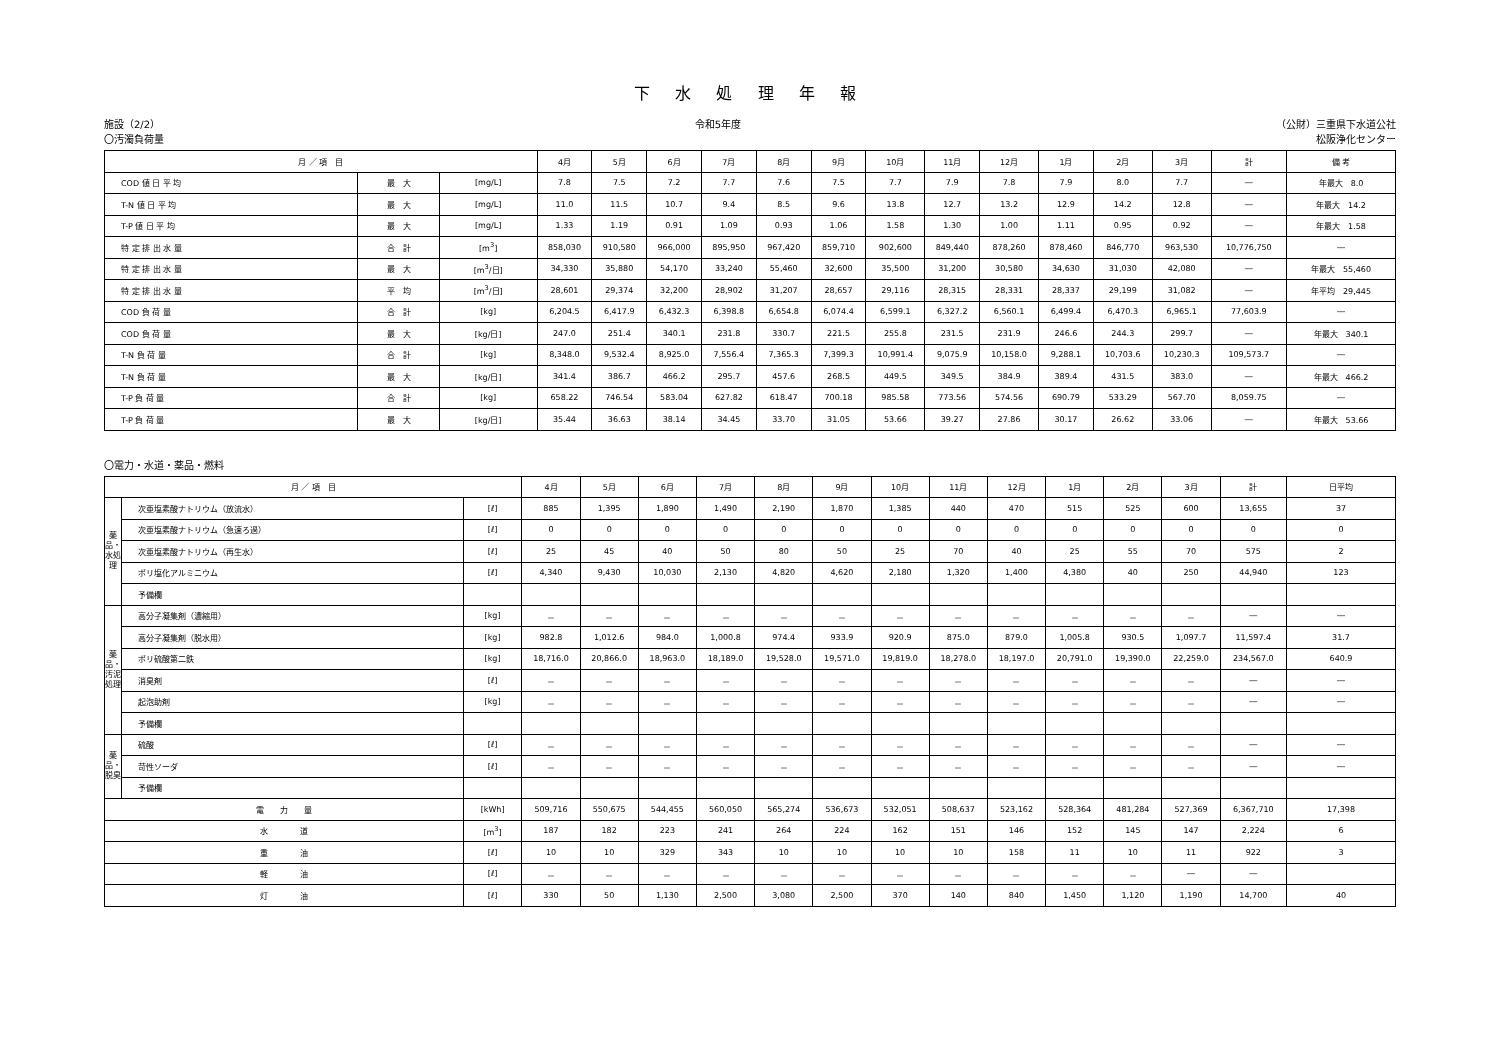下 水 処 理 年 報
施設（2/2） 令和5年度 （公財）三重県下水道公社
〇汚濁負荷量 松阪浄化センター
| 月 ／ 項 目 | | | 4月 | 5月 | 6月 | 7月 | 8月 | 9月 | 10月 | 11月 | 12月 | 1月 | 2月 | 3月 | 計 | 備 考 |
| --- | --- | --- | --- | --- | --- | --- | --- | --- | --- | --- | --- | --- | --- | --- | --- | --- |
| COD 値 日 平 均 | 最 大 | [mg/L] | 7.8 | 7.5 | 7.2 | 7.7 | 7.6 | 7.5 | 7.7 | 7.9 | 7.8 | 7.9 | 8.0 | 7.7 | ― | 年最大 8.0 |
| T-N 値 日 平 均 | 最 大 | [mg/L] | 11.0 | 11.5 | 10.7 | 9.4 | 8.5 | 9.6 | 13.8 | 12.7 | 13.2 | 12.9 | 14.2 | 12.8 | ― | 年最大 14.2 |
| T-P 値 日 平 均 | 最 大 | [mg/L] | 1.33 | 1.19 | 0.91 | 1.09 | 0.93 | 1.06 | 1.58 | 1.30 | 1.00 | 1.11 | 0.95 | 0.92 | ― | 年最大 1.58 |
| 特 定 排 出 水 量 | 合 計 | [m<sup>3</sup>] | 858,030 | 910,580 | 966,000 | 895,950 | 967,420 | 859,710 | 902,600 | 849,440 | 878,260 | 878,460 | 846,770 | 963,530 | 10,776,750 | ― |
| 特 定 排 出 水 量 | 最 大 | [m<sup>3</sup>/日] | 34,330 | 35,880 | 54,170 | 33,240 | 55,460 | 32,600 | 35,500 | 31,200 | 30,580 | 34,630 | 31,030 | 42,080 | ― | 年最大 55,460 |
| 特 定 排 出 水 量 | 平 均 | [m<sup>3</sup>/日] | 28,601 | 29,374 | 32,200 | 28,902 | 31,207 | 28,657 | 29,116 | 28,315 | 28,331 | 28,337 | 29,199 | 31,082 | ― | 年平均 29,445 |
| COD 負 荷 量 | 合 計 | [kg] | 6,204.5 | 6,417.9 | 6,432.3 | 6,398.8 | 6,654.8 | 6,074.4 | 6,599.1 | 6,327.2 | 6,560.1 | 6,499.4 | 6,470.3 | 6,965.1 | 77,603.9 | ― |
| COD 負 荷 量 | 最 大 | [kg/日] | 247.0 | 251.4 | 340.1 | 231.8 | 330.7 | 221.5 | 255.8 | 231.5 | 231.9 | 246.6 | 244.3 | 299.7 | ― | 年最大 340.1 |
| T-N 負 荷 量 | 合 計 | [kg] | 8,348.0 | 9,532.4 | 8,925.0 | 7,556.4 | 7,365.3 | 7,399.3 | 10,991.4 | 9,075.9 | 10,158.0 | 9,288.1 | 10,703.6 | 10,230.3 | 109,573.7 | ― |
| T-N 負 荷 量 | 最 大 | [kg/日] | 341.4 | 386.7 | 466.2 | 295.7 | 457.6 | 268.5 | 449.5 | 349.5 | 384.9 | 389.4 | 431.5 | 383.0 | ― | 年最大 466.2 |
| T-P 負 荷 量 | 合 計 | [kg] | 658.22 | 746.54 | 583.04 | 627.82 | 618.47 | 700.18 | 985.58 | 773.56 | 574.56 | 690.79 | 533.29 | 567.70 | 8,059.75 | ― |
| T-P 負 荷 量 | 最 大 | [kg/日] | 35.44 | 36.63 | 38.14 | 34.45 | 33.70 | 31.05 | 53.66 | 39.27 | 27.86 | 30.17 | 26.62 | 33.06 | ― | 年最大 53.66 |
〇電力・水道・薬品・燃料
| 月 ／ 項 目 | | | 4月 | 5月 | 6月 | 7月 | 8月 | 9月 | 10月 | 11月 | 12月 | 1月 | 2月 | 3月 | 計 | 日平均 |
| --- | --- | --- | --- | --- | --- | --- | --- | --- | --- | --- | --- | --- | --- | --- | --- | --- |
| 薬品・水処理 | 次亜塩素酸ナトリウム（放流水） | [ℓ] | 885 | 1,395 | 1,890 | 1,490 | 2,190 | 1,870 | 1,385 | 440 | 470 | 515 | 525 | 600 | 13,655 | 37 |
| | 次亜塩素酸ナトリウム（急速ろ過） | [ℓ] | 0 | 0 | 0 | 0 | 0 | 0 | 0 | 0 | 0 | 0 | 0 | 0 | 0 | 0 |
| | 次亜塩素酸ナトリウム（再生水） | [ℓ] | 25 | 45 | 40 | 50 | 80 | 50 | 25 | 70 | 40 | 25 | 55 | 70 | 575 | 2 |
| | ポリ塩化アルミニウム | [ℓ] | 4,340 | 9,430 | 10,030 | 2,130 | 4,820 | 4,620 | 2,180 | 1,320 | 1,400 | 4,380 | 40 | 250 | 44,940 | 123 |
| | 予備欄 | | | | | | | | | | | | | | | |
| 薬品・汚泥処理 | 高分子凝集剤（濃縮用） | [kg] | － | － | － | － | － | － | － | － | － | － | － | － | ― | ― |
| | 高分子凝集剤（脱水用） | [kg] | 982.8 | 1,012.6 | 984.0 | 1,000.8 | 974.4 | 933.9 | 920.9 | 875.0 | 879.0 | 1,005.8 | 930.5 | 1,097.7 | 11,597.4 | 31.7 |
| | ポリ硫酸第二鉄 | [kg] | 18,716.0 | 20,866.0 | 18,963.0 | 18,189.0 | 19,528.0 | 19,571.0 | 19,819.0 | 18,278.0 | 18,197.0 | 20,791.0 | 19,390.0 | 22,259.0 | 234,567.0 | 640.9 |
| | 消臭剤 | [ℓ] | － | － | － | － | － | － | － | － | － | － | － | － | ― | ― |
| | 起泡助剤 | [kg] | － | － | － | － | － | － | － | － | － | － | － | － | ― | ― |
| | 予備欄 | | | | | | | | | | | | | | | |
| 薬品・脱臭 | 硫酸 | [ℓ] | － | － | － | － | － | － | － | － | － | － | － | － | ― | ― |
| | 苛性ソーダ | [ℓ] | － | － | － | － | － | － | － | － | － | － | － | － | ― | ― |
| | 予備欄 | | | | | | | | | | | | | | | |
| 電 力 量 | | [kWh] | 509,716 | 550,675 | 544,455 | 560,050 | 565,274 | 536,673 | 532,051 | 508,637 | 523,162 | 528,364 | 481,284 | 527,369 | 6,367,710 | 17,398 |
| 水 道 | | [m<sup>3</sup>] | 187 | 182 | 223 | 241 | 264 | 224 | 162 | 151 | 146 | 152 | 145 | 147 | 2,224 | 6 |
| 重 油 | | [ℓ] | 10 | 10 | 329 | 343 | 10 | 10 | 10 | 10 | 158 | 11 | 10 | 11 | 922 | 3 |
| 軽 油 | | [ℓ] | － | － | － | － | － | － | － | － | － | － | － | ― | ― | |
| 灯 油 | | [ℓ] | 330 | 50 | 1,130 | 2,500 | 3,080 | 2,500 | 370 | 140 | 840 | 1,450 | 1,120 | 1,190 | 14,700 | 40 |